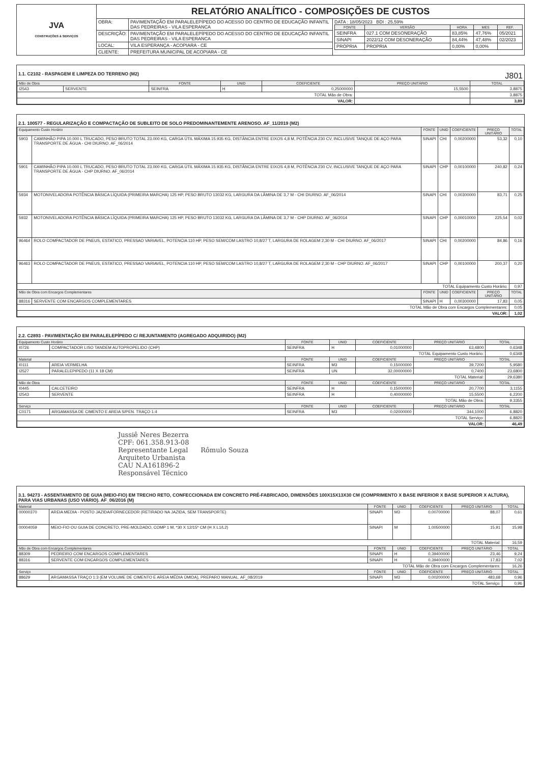| JVA CONSTRUÇÕES & SERVIÇOS | RELATÓRIO ANALÍTICO - COMPOSIÇÕES DE CUSTOS | | |
| | OBRA: | PAVIMENTAÇÃO EM PARALELEPÍPEDO DO ACESSO DO CENTRO DE EDUCAÇÃO INFANTIL DAS PEDREIRAS - VILA ESPERANCA | DATA : 18/05/2023 BDI : 25,59% / FONTE / VERSÃO / HORA / MES / REF. / / --- / --- / --- / --- / --- / / SEINFRA / 027.1 COM DESONERAÇÃO / 83,85% / 47,76% / 05/2021 / / SINAPI / 2022/12 COM DESONERAÇÃO / 84,44% / 47,48% / 02/2023 / / PRÓPRIA / PROPRIA / 0,00% / 0,00% / / |
| | DESCRIÇÃO: | PAVIMENTAÇÃO EM PARALELEPÍPEDO DO ACESSO DO CENTRO DE EDUCAÇÃO INFANTIL DAS PEDREIRAS - VILA ESPERANCA | |
| | LOCAL: | VILA ESPERANÇA - ACOPIARA - CE | |
| | CLIENTE: | PREFEITURA MUNICIPAL DE ACOPIARA - CE | |
1.1. C2102 - RASPAGEM E LIMPEZA DO TERRENO (M2) J801
| Mão de Obra | | FONTE | UNID | COEFICIENTE | PREÇO UNITÁRIO | TOTAL |
| --- | --- | --- | --- | --- | --- | --- |
| I2543 | SERVENTE | SEINFRA | H | 0,25000000 | 15,5500 | 3,8875 |
| TOTAL Mão de Obra: | | | | | | 3,8875 |
| VALOR: | | | | | | 3,89 |
2.1. 100577 - REGULARIZAÇÃO E COMPACTAÇÃO DE SUBLEITO DE SOLO PREDOMINANTEMENTE ARENOSO. AF_11/2019 (M2)
| Equipamento Custo Horário | | FONTE | UNID | COEFICIENTE | PREÇO UNITÁRIO | TOTAL |
| --- | --- | --- | --- | --- | --- | --- |
| 5903 | CAMINHÃO PIPA 10.000 L TRUCADO, PESO BRUTO TOTAL 23.000 KG, CARGA ÚTIL MÁXIMA 15.935 KG, DISTÂNCIA ENTRE EIXOS 4,8 M, POTÊNCIA 230 CV, INCLUSIVE TANQUE DE AÇO PARA TRANSPORTE DE ÁGUA - CHI DIURNO. AF_06/2014 | SINAPI | CHI | 0,00200000 | 53,32 | 0,10 |
| 5901 | CAMINHÃO PIPA 10.000 L TRUCADO, PESO BRUTO TOTAL 23.000 KG, CARGA ÚTIL MÁXIMA 15.935 KG, DISTÂNCIA ENTRE EIXOS 4,8 M, POTÊNCIA 230 CV, INCLUSIVE TANQUE DE AÇO PARA TRANSPORTE DE ÁGUA - CHP DIURNO. AF_06/2014 | SINAPI | CHP | 0,00100000 | 240,82 | 0,24 |
| 5934 | MOTONIVELADORA POTÊNCIA BÁSICA LÍQUIDA (PRIMEIRA MARCHA) 125 HP, PESO BRUTO 13032 KG, LARGURA DA LÂMINA DE 3,7 M - CHI DIURNO. AF_06/2014 | SINAPI | CHI | 0,00300000 | 83,71 | 0,25 |
| 5932 | MOTONIVELADORA POTÊNCIA BÁSICA LÍQUIDA (PRIMEIRA MARCHA) 125 HP, PESO BRUTO 13032 KG, LARGURA DA LÂMINA DE 3,7 M - CHP DIURNO. AF_06/2014 | SINAPI | CHP | 0,00010000 | 225,54 | 0,02 |
| 96464 | ROLO COMPACTADOR DE PNEUS, ESTATICO, PRESSAO VARIAVEL, POTENCIA 110 HP, PESO SEM/COM LASTRO 10,8/27 T, LARGURA DE ROLAGEM 2,30 M - CHI DIURNO. AF_06/2017 | SINAPI | CHI | 0,00200000 | 84,86 | 0,16 |
| 96463 | ROLO COMPACTADOR DE PNEUS, ESTATICO, PRESSAO VARIAVEL, POTENCIA 110 HP, PESO SEM/COM LASTRO 10,8/27 T, LARGURA DE ROLAGEM 2,30 M - CHP DIURNO. AF_06/2017 | SINAPI | CHP | 0,00100000 | 200,37 | 0,20 |
| TOTAL Equipamento Custo Horário: | | | | | | 0,97 |
| Mão de Obra com Encargos Complementares | | FONTE | UNID | COEFICIENTE | PREÇO UNITÁRIO | TOTAL |
| 88316 | SERVENTE COM ENCARGOS COMPLEMENTARES | SINAPI | H | 0,00300000 | 17,83 | 0,05 |
| TOTAL Mão de Obra com Encargos Complementares: | | | | | | 0,05 |
| VALOR: | | | | | | 1,02 |
2.2. C2893 - PAVIMENTAÇÃO EM PARALELEPÍPEDO C/ REJUNTAMENTO (AGREGADO ADQUIRIDO) (M2)
| Equipamento Custo Horário | | FONTE | UNID | COEFICIENTE | PREÇO UNITÁRIO | TOTAL |
| --- | --- | --- | --- | --- | --- | --- |
| I0726 | COMPACTADOR LISO TANDEM AUTOPROPELIDO (CHP) | SEINFRA | H | 0,01000000 | 63,4800 | 0,6348 |
| TOTAL Equipamento Custo Horário: | | | | | | 0,6348 |
| Material | | FONTE | UNID | COEFICIENTE | PREÇO UNITÁRIO | TOTAL |
| I0111 | AREIA VERMELHA | SEINFRA | M3 | 0,15000000 | 39,7200 | 5,9580 |
| I2527 | PARALELEPIPEDO (11 X 18 CM) | SEINFRA | UN | 32,00000000 | 0,7400 | 23,6800 |
| TOTAL Material: | | | | | | 29,6380 |
| Mão de Obra | | FONTE | UNID | COEFICIENTE | PREÇO UNITÁRIO | TOTAL |
| I0445 | CALCETEIRO | SEINFRA | H | 0,15000000 | 20,7700 | 3,1155 |
| I2543 | SERVENTE | SEINFRA | H | 0,40000000 | 15,5500 | 6,2200 |
| TOTAL Mão de Obra: | | | | | | 9,3355 |
| Serviço | | FONTE | UNID | COEFICIENTE | PREÇO UNITÁRIO | TOTAL |
| C0171 | ARGAMASSA DE CIMENTO E AREIA S/PEN. TRAÇO 1:4 | SEINFRA | M3 | 0,02000000 | 344,1000 | 6,8820 |
| TOTAL Serviço: | | | | | | 6,8820 |
| VALOR: | | | | | | 46,49 |
Jussiê Neres Bezerra
CPF: 061.358.913-08
Representante Legal Rômulo Souza
Arquiteto Urbanista
CAU N.A161896-2
Responsável Técnico
3.1. 94273 - ASSENTAMENTO DE GUIA (MEIO-FIO) EM TRECHO RETO, CONFECCIONADA EM CONCRETO PRÉ-FABRICADO, DIMENSÕES 100X15X13X30 CM (COMPRIMENTO X BASE INFERIOR X BASE SUPERIOR X ALTURA), PARA VIAS URBANAS (USO VIÁRIO). AF_06/2016 (M)
| Material | | FONTE | UNID | COEFICIENTE | PREÇO UNITÁRIO | TOTAL |
| --- | --- | --- | --- | --- | --- | --- |
| 00000370 | AREIA MEDIA - POSTO JAZIDA/FORNECEDOR (RETIRADO NA JAZIDA, SEM TRANSPORTE) | SINAPI | M3 | 0,00700000 | 88,07 | 0,61 |
| 00004059 | MEIO-FIO OU GUIA DE CONCRETO, PRE-MOLDADO, COMP 1 M, *30 X 12/15* CM (H X L1/L2) | SINAPI | M | 1,00500000 | 15,91 | 15,98 |
| TOTAL Material: | | | | | | 16,59 |
| Mão de Obra com Encargos Complementares | | FONTE | UNID | COEFICIENTE | PREÇO UNITÁRIO | TOTAL |
| 88309 | PEDREIRO COM ENCARGOS COMPLEMENTARES | SINAPI | H | 0,39400000 | 23,46 | 9,24 |
| 88316 | SERVENTE COM ENCARGOS COMPLEMENTARES | SINAPI | H | 0,39400000 | 17,83 | 7,02 |
| TOTAL Mão de Obra com Encargos Complementares: | | | | | | 16,26 |
| Serviço | | FONTE | UNID | COEFICIENTE | PREÇO UNITÁRIO | TOTAL |
| 88629 | ARGAMASSA TRAÇO 1:3 (EM VOLUME DE CIMENTO E AREIA MÉDIA ÚMIDA), PREPARO MANUAL. AF_08/2019 | SINAPI | M3 | 0,00200000 | 483,68 | 0,96 |
| TOTAL Serviço: | | | | | | 0,96 |